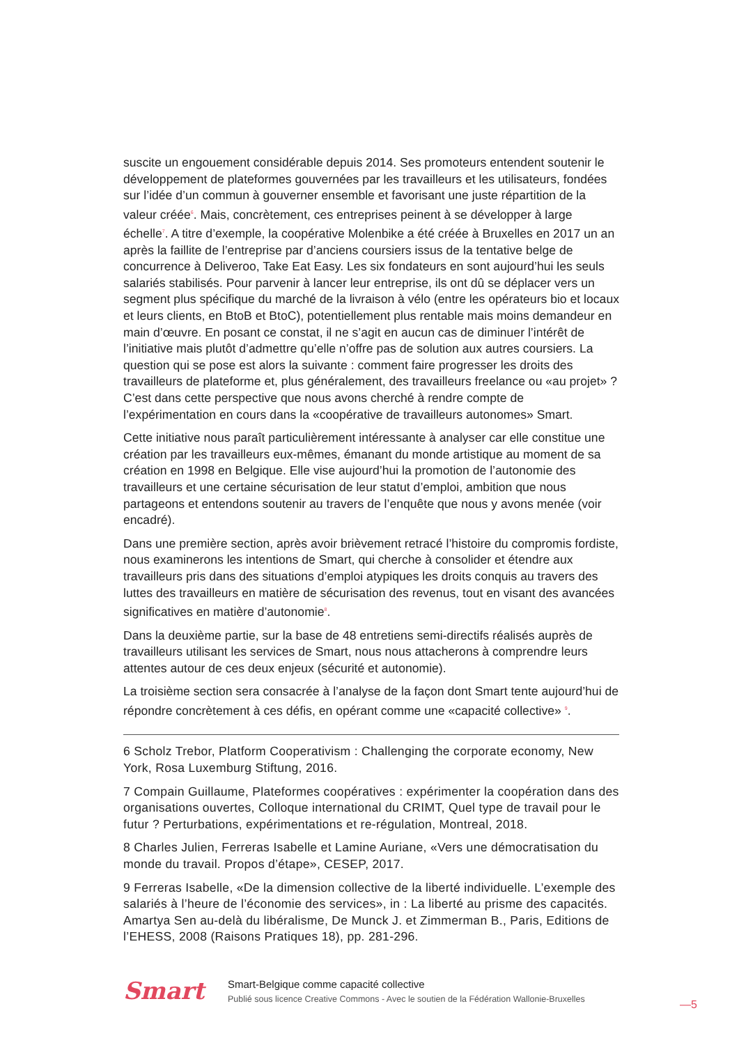suscite un engouement considérable depuis 2014. Ses promoteurs entendent soutenir le développement de plateformes gouvernées par les travailleurs et les utilisateurs, fondées sur l’idée d’un commun à gouverner ensemble et favorisant une juste répartition de la valeur créée<sup>6</sup>. Mais, concrètement, ces entreprises peinent à se développer à large échelle<sup>7</sup>. A titre d’exemple, la coopérative Molenbike a été créée à Bruxelles en 2017 un an après la faillite de l’entreprise par d’anciens coursiers issus de la tentative belge de concurrence à Deliveroo, Take Eat Easy. Les six fondateurs en sont aujourd’hui les seuls salariés stabilisés. Pour parvenir à lancer leur entreprise, ils ont dû se déplacer vers un segment plus spécifique du marché de la livraison à vélo (entre les opérateurs bio et locaux et leurs clients, en BtoB et BtoC), potentiellement plus rentable mais moins demandeur en main d’œuvre. En posant ce constat, il ne s’agit en aucun cas de diminuer l’intérêt de l’initiative mais plutôt d’admettre qu’elle n’offre pas de solution aux autres coursiers. La question qui se pose est alors la suivante : comment faire progresser les droits des travailleurs de plateforme et, plus généralement, des travailleurs freelance ou «au projet» ? C’est dans cette perspective que nous avons cherché à rendre compte de l’expérimentation en cours dans la «coopérative de travailleurs autonomes» Smart.
Cette initiative nous paraît particulièrement intéressante à analyser car elle constitue une création par les travailleurs eux-mêmes, émanant du monde artistique au moment de sa création en 1998 en Belgique. Elle vise aujourd’hui la promotion de l’autonomie des travailleurs et une certaine sécurisation de leur statut d’emploi, ambition que nous partageons et entendons soutenir au travers de l’enquête que nous y avons menée (voir encadré).
Dans une première section, après avoir brièvement retracé l’histoire du compromis fordiste, nous examinerons les intentions de Smart, qui cherche à consolider et étendre aux travailleurs pris dans des situations d’emploi atypiques les droits conquis au travers des luttes des travailleurs en matière de sécurisation des revenus, tout en visant des avancées significatives en matière d’autonomie<sup>8</sup>.
Dans la deuxième partie, sur la base de 48 entretiens semi-directifs réalisés auprès de travailleurs utilisant les services de Smart, nous nous attacherons à comprendre leurs attentes autour de ces deux enjeux (sécurité et autonomie).
La troisième section sera consacrée à l’analyse de la façon dont Smart tente aujourd’hui de répondre concrètement à ces défis, en opérant comme une «capacité collective» <sup>9</sup>.
6 Scholz Trebor, Platform Cooperativism : Challenging the corporate economy, New York, Rosa Luxemburg Stiftung, 2016.
7 Compain Guillaume, Plateformes coopératives : expérimenter la coopération dans des organisations ouvertes, Colloque international du CRIMT, Quel type de travail pour le futur ? Perturbations, expérimentations et re-régulation, Montreal, 2018.
8 Charles Julien, Ferreras Isabelle et Lamine Auriane, «Vers une démocratisation du monde du travail. Propos d’étape», CESEP, 2017.
9 Ferreras Isabelle, «De la dimension collective de la liberté individuelle. L’exemple des salariés à l’heure de l’économie des services», in : La liberté au prisme des capacités. Amartya Sen au-delà du libéralisme, De Munck J. et Zimmerman B., Paris, Editions de l’EHESS, 2008 (Raisons Pratiques 18), pp. 281-296.
Smart
Smart-Belgique comme capacité collective
Publié sous licence Creative Commons - Avec le soutien de la Fédération Wallonie-Bruxelles
—5